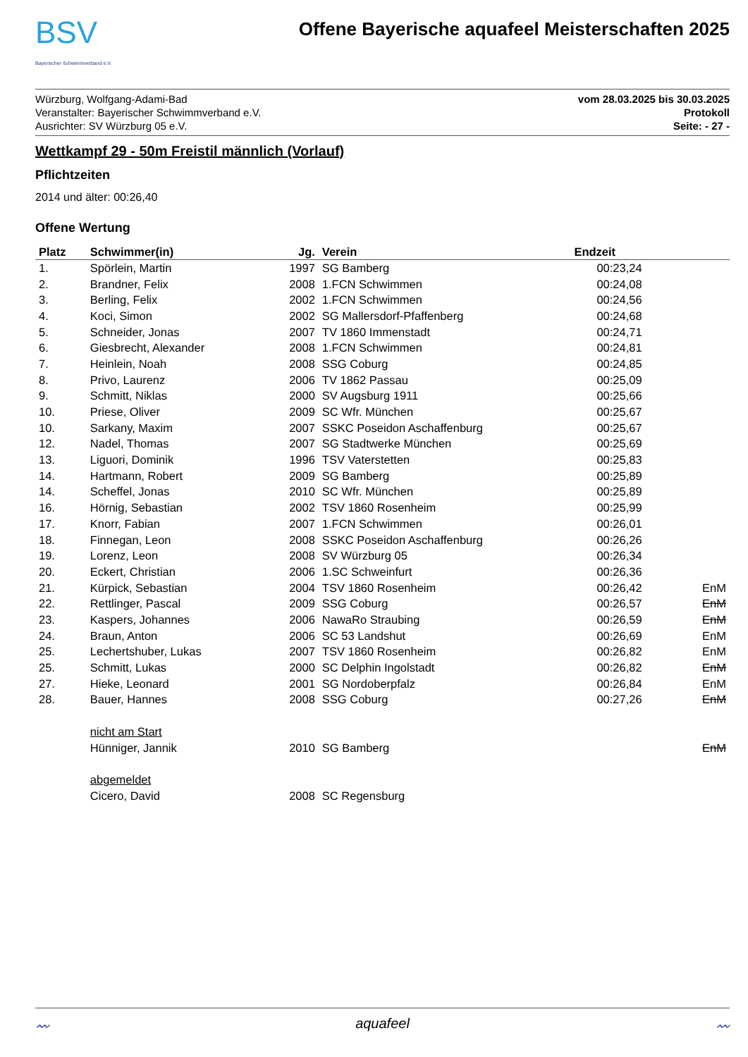BSV
Bayerischer Schwimmverband e.V.
Offene Bayerische aquafeel Meisterschaften 2025
Würzburg, Wolfgang-Adami-Bad
Veranstalter: Bayerischer Schwimmverband e.V.
Ausrichter: SV Würzburg 05 e.V.
vom 28.03.2025 bis 30.03.2025
Protokoll
Seite: - 27 -
Wettkampf 29 - 50m Freistil männlich (Vorlauf)
Pflichtzeiten
2014 und älter: 00:26,40
Offene Wertung
| Platz | Schwimmer(in) | Jg. | Verein | Endzeit | |
| --- | --- | --- | --- | --- | --- |
| 1. | Spörlein, Martin | 1997 | SG Bamberg | 00:23,24 | |
| 2. | Brandner, Felix | 2008 | 1.FCN Schwimmen | 00:24,08 | |
| 3. | Berling, Felix | 2002 | 1.FCN Schwimmen | 00:24,56 | |
| 4. | Koci, Simon | 2002 | SG Mallersdorf-Pfaffenberg | 00:24,68 | |
| 5. | Schneider, Jonas | 2007 | TV 1860 Immenstadt | 00:24,71 | |
| 6. | Giesbrecht, Alexander | 2008 | 1.FCN Schwimmen | 00:24,81 | |
| 7. | Heinlein, Noah | 2008 | SSG Coburg | 00:24,85 | |
| 8. | Privo, Laurenz | 2006 | TV 1862 Passau | 00:25,09 | |
| 9. | Schmitt, Niklas | 2000 | SV Augsburg 1911 | 00:25,66 | |
| 10. | Priese, Oliver | 2009 | SC Wfr. München | 00:25,67 | |
| 10. | Sarkany, Maxim | 2007 | SSKC Poseidon Aschaffenburg | 00:25,67 | |
| 12. | Nadel, Thomas | 2007 | SG Stadtwerke München | 00:25,69 | |
| 13. | Liguori, Dominik | 1996 | TSV Vaterstetten | 00:25,83 | |
| 14. | Hartmann, Robert | 2009 | SG Bamberg | 00:25,89 | |
| 14. | Scheffel, Jonas | 2010 | SC Wfr. München | 00:25,89 | |
| 16. | Hörnig, Sebastian | 2002 | TSV 1860 Rosenheim | 00:25,99 | |
| 17. | Knorr, Fabian | 2007 | 1.FCN Schwimmen | 00:26,01 | |
| 18. | Finnegan, Leon | 2008 | SSKC Poseidon Aschaffenburg | 00:26,26 | |
| 19. | Lorenz, Leon | 2008 | SV Würzburg 05 | 00:26,34 | |
| 20. | Eckert, Christian | 2006 | 1.SC Schweinfurt | 00:26,36 | |
| 21. | Kürpick, Sebastian | 2004 | TSV 1860 Rosenheim | 00:26,42 | EnM |
| 22. | Rettlinger, Pascal | 2009 | SSG Coburg | 00:26,57 | EnM |
| 23. | Kaspers, Johannes | 2006 | NawaRo Straubing | 00:26,59 | EnM |
| 24. | Braun, Anton | 2006 | SC 53 Landshut | 00:26,69 | EnM |
| 25. | Lechertshuber, Lukas | 2007 | TSV 1860 Rosenheim | 00:26,82 | EnM |
| 25. | Schmitt, Lukas | 2000 | SC Delphin Ingolstadt | 00:26,82 | EnM |
| 27. | Hieke, Leonard | 2001 | SG Nordoberpfalz | 00:26,84 | EnM |
| 28. | Bauer, Hannes | 2008 | SSG Coburg | 00:27,26 | EnM |
| | nicht am Start | | | | |
| | Hünniger, Jannik | 2010 | SG Bamberg | | EnM |
| | abgemeldet | | | | |
| | Cicero, David | 2008 | SC Regensburg | | |
〰 aquafeel 〰